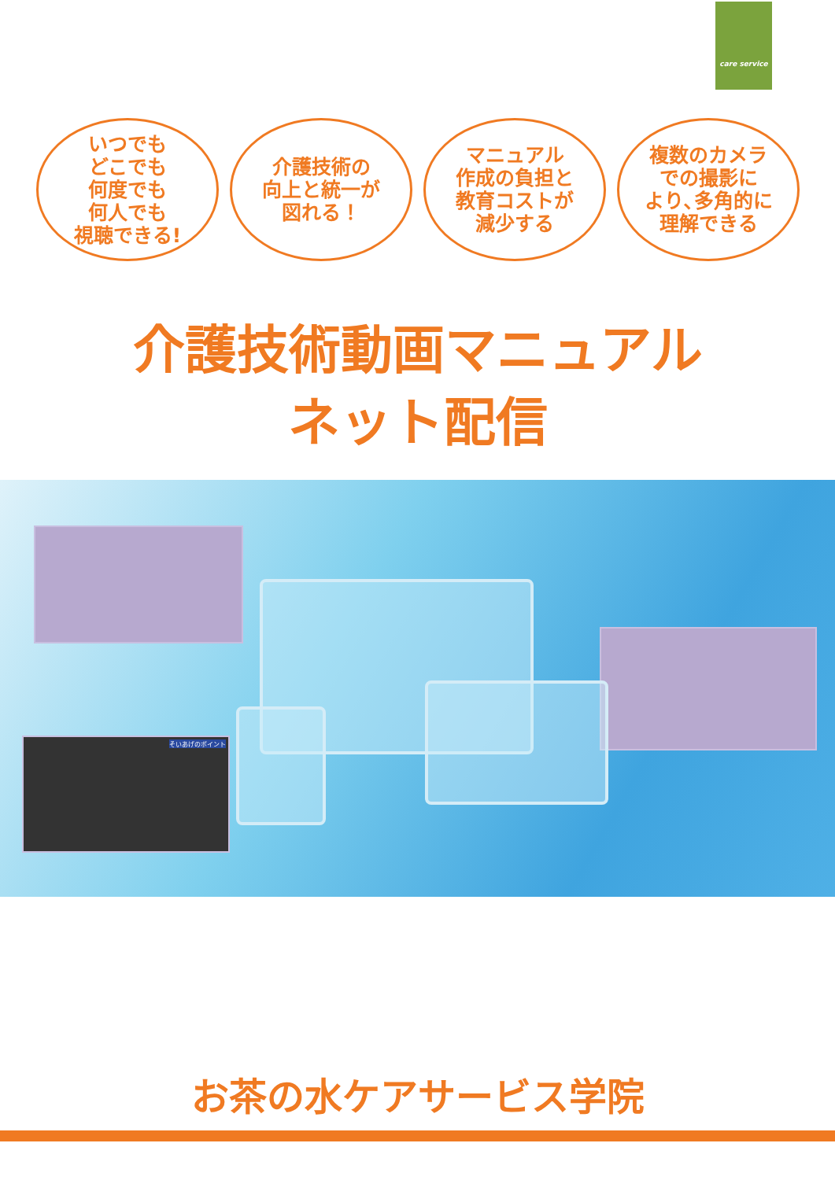care service
いつでも
どこでも
何度でも
何人でも
視聴できる!
介護技術の
向上と統一が
図れる！
マニュアル
作成の負担と
教育コストが
減少する
複数のカメラ
での撮影に
より､多角的に
理解できる
介護技術動画マニュアル
ネット配信
そいあげのポイント
お茶の水ケアサービス学院